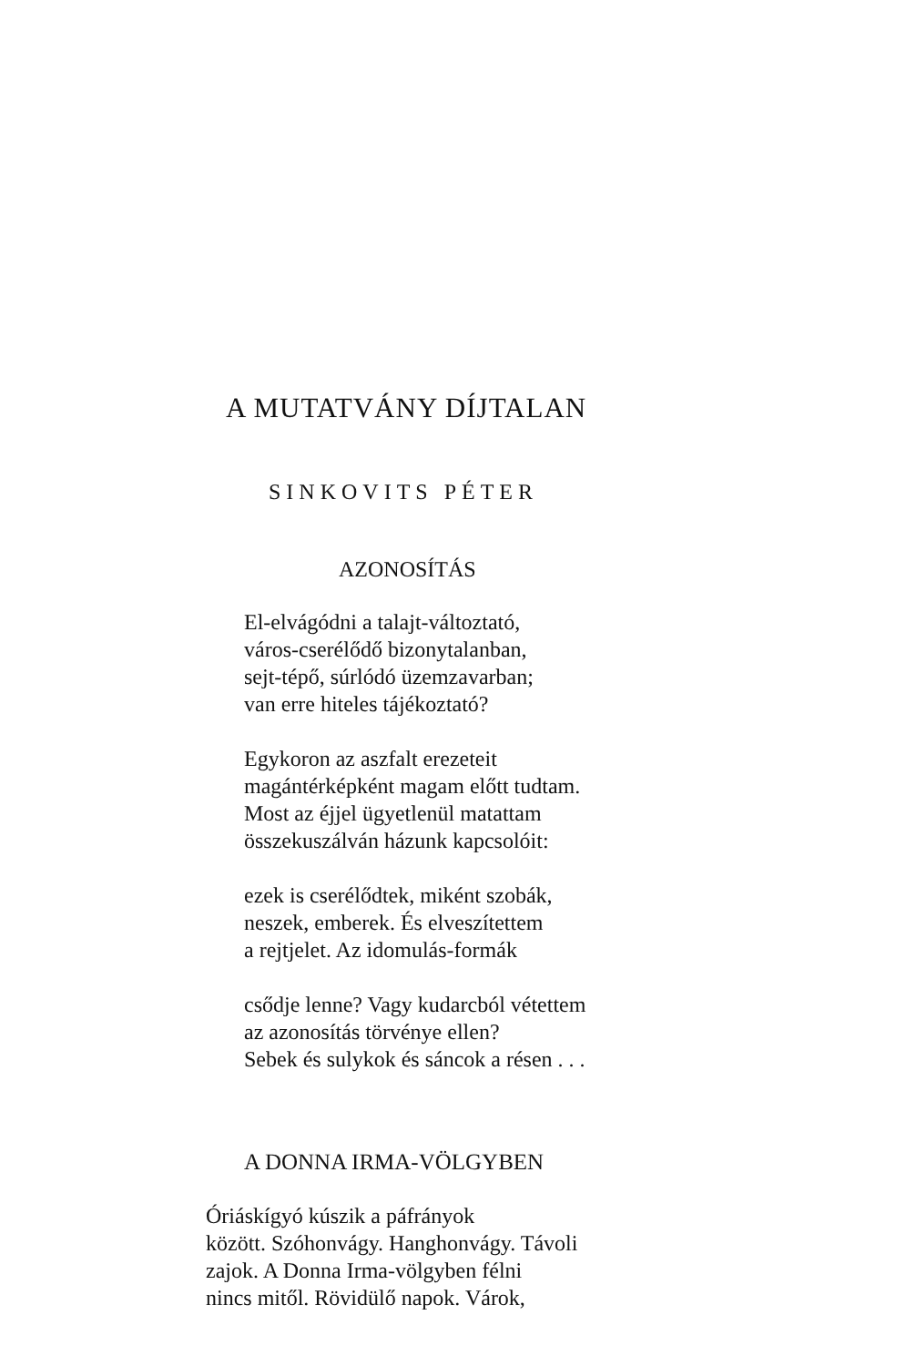A MUTATVÁNY DÍJTALAN
SINKOVITS PÉTER
AZONOSÍTÁS
El-elvágódni a talajt-változtató,
város-cserélődő bizonytalanban,
sejt-tépő, súrlódó üzemzavarban;
van erre hiteles tájékoztató?
Egykoron az aszfalt erezeteit
magántérképként magam előtt tudtam.
Most az éjjel ügyetlenül matattam
összekuszálván házunk kapcsolóit:
ezek is cserélődtek, miként szobák,
neszek, emberek. És elveszítettem
a rejtjelet. Az idomulás-formák
csődje lenne? Vagy kudarcból vétettem
az azonosítás törvénye ellen?
Sebek és sulykok és sáncok a résen . . .
A DONNA IRMA-VÖLGYBEN
Óriáskígyó kúszik a páfrányok
között. Szóhonvágy. Hanghonvágy. Távoli
zajok. A Donna Irma-völgyben félni
nincs mitől. Rövidülő napok. Várok,